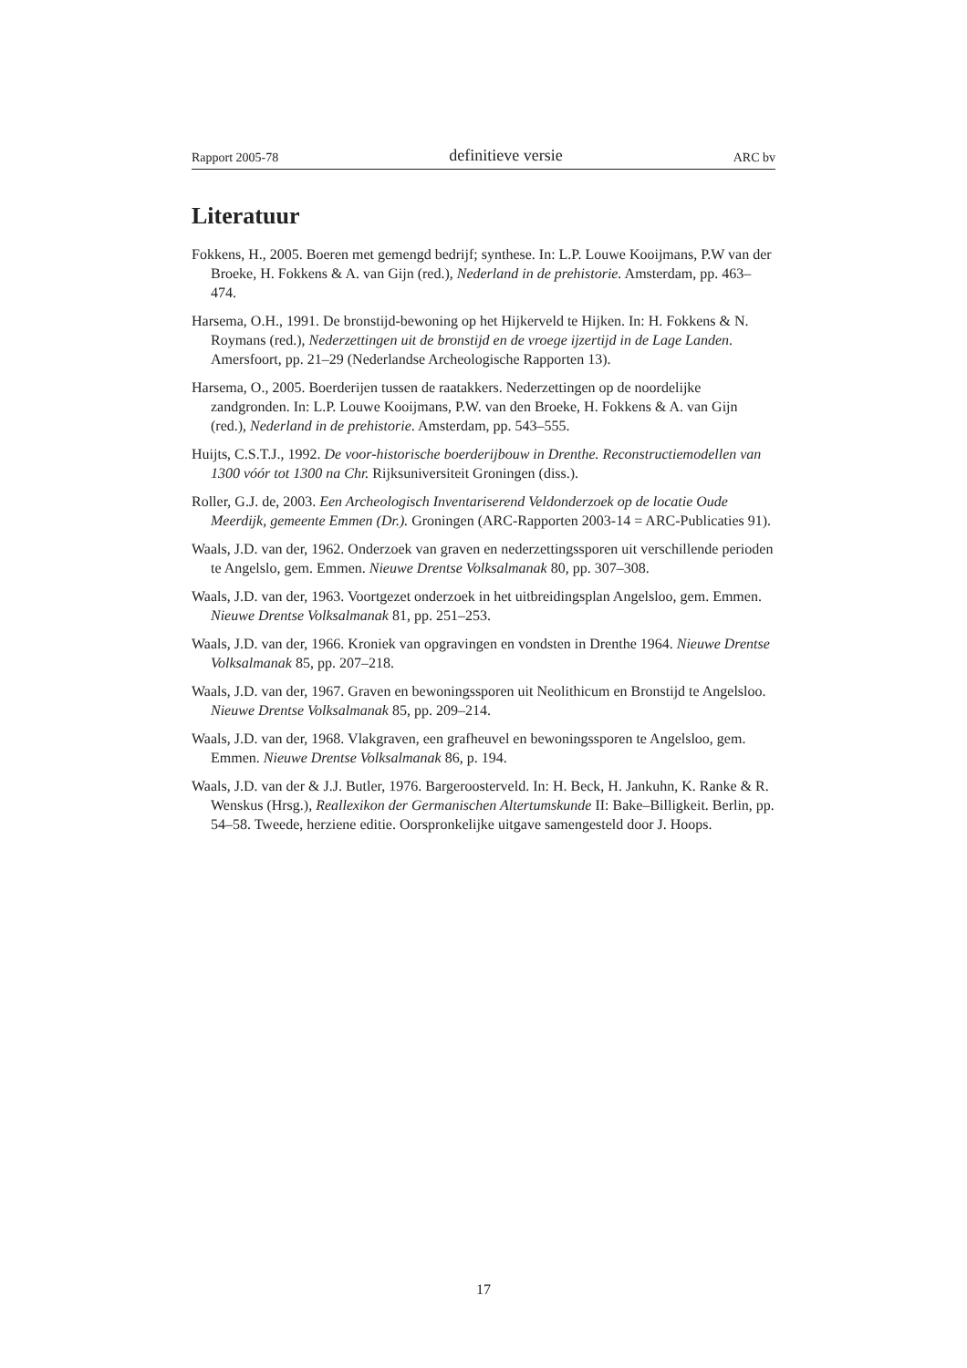Rapport 2005-78 definitieve versie ARC bv
Literatuur
Fokkens, H., 2005. Boeren met gemengd bedrijf; synthese. In: L.P. Louwe Kooijmans, P.W van der Broeke, H. Fokkens & A. van Gijn (red.), Nederland in de prehistorie. Amsterdam, pp. 463–474.
Harsema, O.H., 1991. De bronstijd-bewoning op het Hijkerveld te Hijken. In: H. Fokkens & N. Roymans (red.), Nederzettingen uit de bronstijd en de vroege ijzertijd in de Lage Landen. Amersfoort, pp. 21–29 (Nederlandse Archeologische Rapporten 13).
Harsema, O., 2005. Boerderijen tussen de raatakkers. Nederzettingen op de noordelijke zandgronden. In: L.P. Louwe Kooijmans, P.W. van den Broeke, H. Fokkens & A. van Gijn (red.), Nederland in de prehistorie. Amsterdam, pp. 543–555.
Huijts, C.S.T.J., 1992. De voor-historische boerderijbouw in Drenthe. Reconstructiemodellen van 1300 vóór tot 1300 na Chr. Rijksuniversiteit Groningen (diss.).
Roller, G.J. de, 2003. Een Archeologisch Inventariserend Veldonderzoek op de locatie Oude Meerdijk, gemeente Emmen (Dr.). Groningen (ARC-Rapporten 2003-14 = ARC-Publicaties 91).
Waals, J.D. van der, 1962. Onderzoek van graven en nederzettingssporen uit verschillende perioden te Angelslo, gem. Emmen. Nieuwe Drentse Volksalmanak 80, pp. 307–308.
Waals, J.D. van der, 1963. Voortgezet onderzoek in het uitbreidingsplan Angelsloo, gem. Emmen. Nieuwe Drentse Volksalmanak 81, pp. 251–253.
Waals, J.D. van der, 1966. Kroniek van opgravingen en vondsten in Drenthe 1964. Nieuwe Drentse Volksalmanak 85, pp. 207–218.
Waals, J.D. van der, 1967. Graven en bewoningssporen uit Neolithicum en Bronstijd te Angelsloo. Nieuwe Drentse Volksalmanak 85, pp. 209–214.
Waals, J.D. van der, 1968. Vlakgraven, een grafheuvel en bewoningssporen te Angelsloo, gem. Emmen. Nieuwe Drentse Volksalmanak 86, p. 194.
Waals, J.D. van der & J.J. Butler, 1976. Bargeroosterveld. In: H. Beck, H. Jankuhn, K. Ranke & R. Wenskus (Hrsg.), Reallexikon der Germanischen Altertumskunde II: Bake–Billigkeit. Berlin, pp. 54–58. Tweede, herziene editie. Oorspronkelijke uitgave samengesteld door J. Hoops.
17